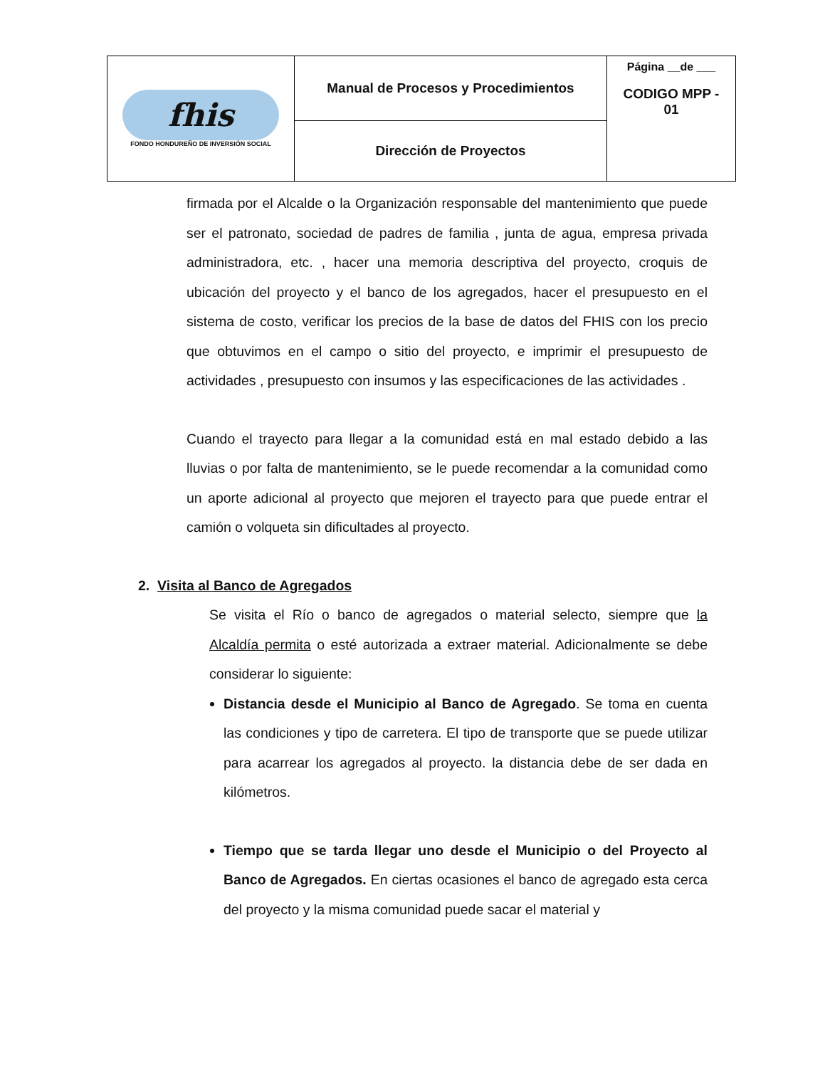| fhis FONDO HONDUREÑO DE INVERSIÓN SOCIAL | Manual de Procesos y Procedimientos | Página __de ___ CODIGO MPP - 01 |
| | Dirección de Proyectos | |
firmada por el Alcalde o la Organización responsable del mantenimiento que puede ser el patronato, sociedad de padres de familia , junta de agua, empresa privada administradora, etc. , hacer una memoria descriptiva del proyecto, croquis de ubicación del proyecto y el banco de los agregados, hacer el presupuesto en el sistema de costo, verificar los precios de la base de datos del FHIS con los precio que obtuvimos en el campo o sitio del proyecto, e imprimir el presupuesto de actividades , presupuesto con insumos y las especificaciones de las actividades .
Cuando el trayecto para llegar a la comunidad está en mal estado debido a las lluvias o por falta de mantenimiento, se le puede recomendar a la comunidad como un aporte adicional al proyecto que mejoren el trayecto para que puede entrar el camión o volqueta sin dificultades al proyecto.
2. Visita al Banco de Agregados
Se visita el Río o banco de agregados o material selecto, siempre que la Alcaldía permita o esté autorizada a extraer material. Adicionalmente se debe considerar lo siguiente:
Distancia desde el Municipio al Banco de Agregado. Se toma en cuenta las condiciones y tipo de carretera. El tipo de transporte que se puede utilizar para acarrear los agregados al proyecto. la distancia debe de ser dada en kilómetros.
Tiempo que se tarda llegar uno desde el Municipio o del Proyecto al Banco de Agregados. En ciertas ocasiones el banco de agregado esta cerca del proyecto y la misma comunidad puede sacar el material y